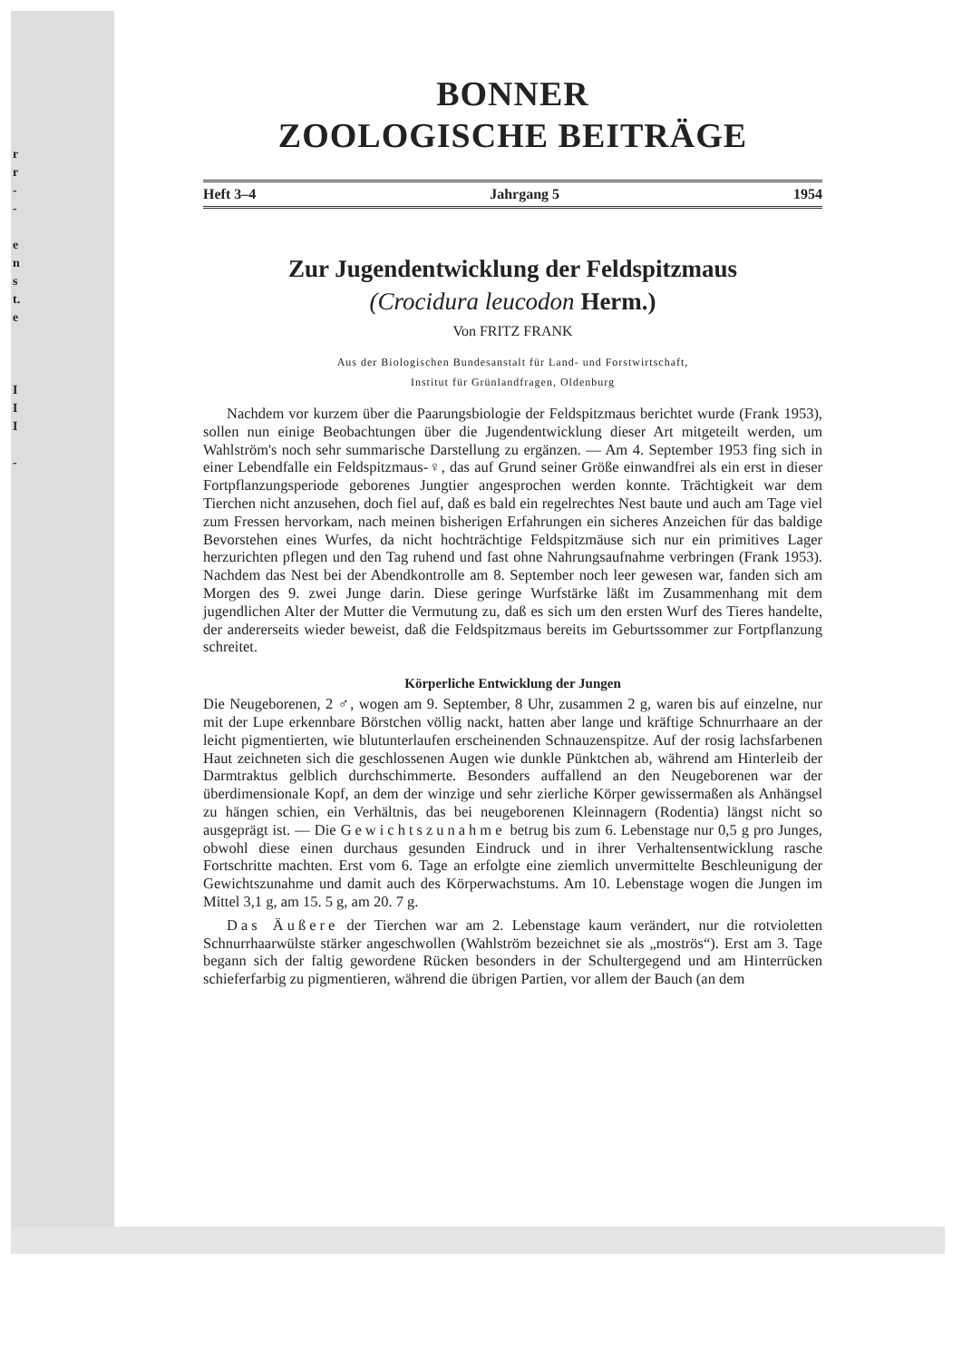r
r
-
-
e
n
s
t.
e
I
I
I
-
BONNER
ZOOLOGISCHE BEITRÄGE
Heft 3–4 Jahrgang 5 1954
Zur Jugendentwicklung der Feldspitzmaus
(Crocidura leucodon Herm.)
Von FRITZ FRANK
Aus der Biologischen Bundesanstalt für Land- und Forstwirtschaft,
Institut für Grünlandfragen, Oldenburg
Nachdem vor kurzem über die Paarungsbiologie der Feldspitzmaus berichtet wurde (Frank 1953), sollen nun einige Beobachtungen über die Jugendentwicklung dieser Art mitgeteilt werden, um Wahlström's noch sehr summarische Darstellung zu ergänzen. — Am 4. September 1953 fing sich in einer Lebendfalle ein Feldspitzmaus-♀, das auf Grund seiner Größe einwandfrei als ein erst in dieser Fortpflanzungsperiode geborenes Jungtier angesprochen werden konnte. Trächtigkeit war dem Tierchen nicht anzusehen, doch fiel auf, daß es bald ein regelrechtes Nest baute und auch am Tage viel zum Fressen hervorkam, nach meinen bisherigen Erfahrungen ein sicheres Anzeichen für das baldige Bevorstehen eines Wurfes, da nicht hochträchtige Feldspitzmäuse sich nur ein primitives Lager herzurichten pflegen und den Tag ruhend und fast ohne Nahrungsaufnahme verbringen (Frank 1953). Nachdem das Nest bei der Abendkontrolle am 8. September noch leer gewesen war, fanden sich am Morgen des 9. zwei Junge darin. Diese geringe Wurfstärke läßt im Zusammenhang mit dem jugendlichen Alter der Mutter die Vermutung zu, daß es sich um den ersten Wurf des Tieres handelte, der andererseits wieder beweist, daß die Feldspitzmaus bereits im Geburtssommer zur Fortpflanzung schreitet.
Körperliche Entwicklung der Jungen
Die Neugeborenen, 2 ♂, wogen am 9. September, 8 Uhr, zusammen 2 g, waren bis auf einzelne, nur mit der Lupe erkennbare Börstchen völlig nackt, hatten aber lange und kräftige Schnurrhaare an der leicht pigmentierten, wie blutunterlaufen erscheinenden Schnauzenspitze. Auf der rosig lachsfarbenen Haut zeichneten sich die geschlossenen Augen wie dunkle Pünktchen ab, während am Hinterleib der Darmtraktus gelblich durchschimmerte. Besonders auffallend an den Neugeborenen war der überdimensionale Kopf, an dem der winzige und sehr zierliche Körper gewissermaßen als Anhängsel zu hängen schien, ein Verhältnis, das bei neugeborenen Kleinnagern (Rodentia) längst nicht so ausgeprägt ist. — Die Gewichtszunahme betrug bis zum 6. Lebenstage nur 0,5 g pro Junges, obwohl diese einen durchaus gesunden Eindruck und in ihrer Verhaltensentwicklung rasche Fortschritte machten. Erst vom 6. Tage an erfolgte eine ziemlich unvermittelte Beschleunigung der Gewichtszunahme und damit auch des Körperwachstums. Am 10. Lebenstage wogen die Jungen im Mittel 3,1 g, am 15. 5 g, am 20. 7 g.
Das Äußere der Tierchen war am 2. Lebenstage kaum verändert, nur die rotvioletten Schnurrhaarwülste stärker angeschwollen (Wahlström bezeichnet sie als „moströs“). Erst am 3. Tage begann sich der faltig gewordene Rücken besonders in der Schultergegend und am Hinterrücken schieferfarbig zu pigmentieren, während die übrigen Partien, vor allem der Bauch (an dem